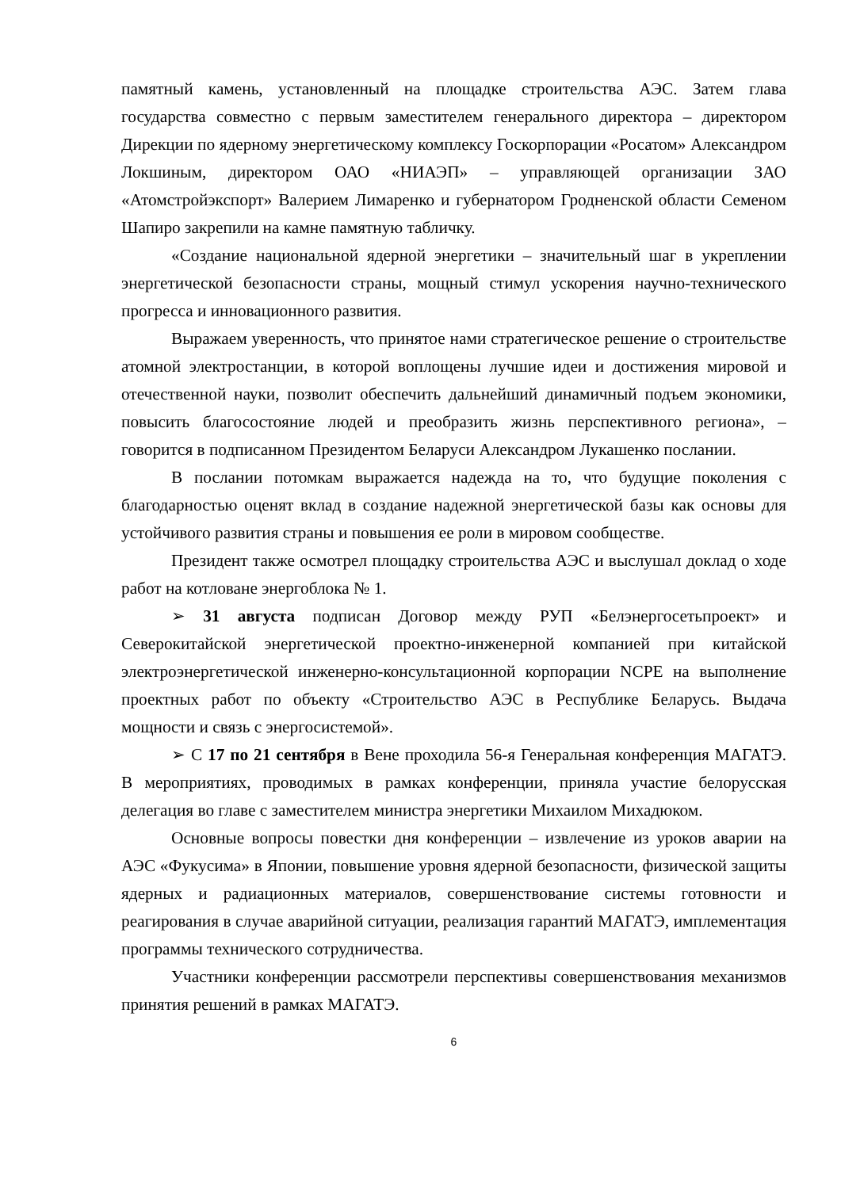памятный камень, установленный на площадке строительства АЭС. Затем глава государства совместно с первым заместителем генерального директора – директором Дирекции по ядерному энергетическому комплексу Госкорпорации «Росатом» Александром Локшиным, директором ОАО «НИАЭП» – управляющей организации ЗАО «Атомстройэкспорт» Валерием Лимаренко и губернатором Гродненской области Семеном Шапиро закрепили на камне памятную табличку.
«Создание национальной ядерной энергетики – значительный шаг в укреплении энергетической безопасности страны, мощный стимул ускорения научно-технического прогресса и инновационного развития.
Выражаем уверенность, что принятое нами стратегическое решение о строительстве атомной электростанции, в которой воплощены лучшие идеи и достижения мировой и отечественной науки, позволит обеспечить дальнейший динамичный подъем экономики, повысить благосостояние людей и преобразить жизнь перспективного региона», – говорится в подписанном Президентом Беларуси Александром Лукашенко послании.
В послании потомкам выражается надежда на то, что будущие поколения с благодарностью оценят вклад в создание надежной энергетической базы как основы для устойчивого развития страны и повышения ее роли в мировом сообществе.
Президент также осмотрел площадку строительства АЭС и выслушал доклад о ходе работ на котловане энергоблока № 1.
➢ 31 августа подписан Договор между РУП «Белэнергосетьпроект» и Северокитайской энергетической проектно-инженерной компанией при китайской электроэнергетической инженерно-консультационной корпорации NCPE на выполнение проектных работ по объекту «Строительство АЭС в Республике Беларусь. Выдача мощности и связь с энергосистемой».
➢ С 17 по 21 сентября в Вене проходила 56-я Генеральная конференция МАГАТЭ. В мероприятиях, проводимых в рамках конференции, приняла участие белорусская делегация во главе с заместителем министра энергетики Михаилом Михадюком.
Основные вопросы повестки дня конференции – извлечение из уроков аварии на АЭС «Фукусима» в Японии, повышение уровня ядерной безопасности, физической защиты ядерных и радиационных материалов, совершенствование системы готовности и реагирования в случае аварийной ситуации, реализация гарантий МАГАТЭ, имплементация программы технического сотрудничества.
Участники конференции рассмотрели перспективы совершенствования механизмов принятия решений в рамках МАГАТЭ.
6